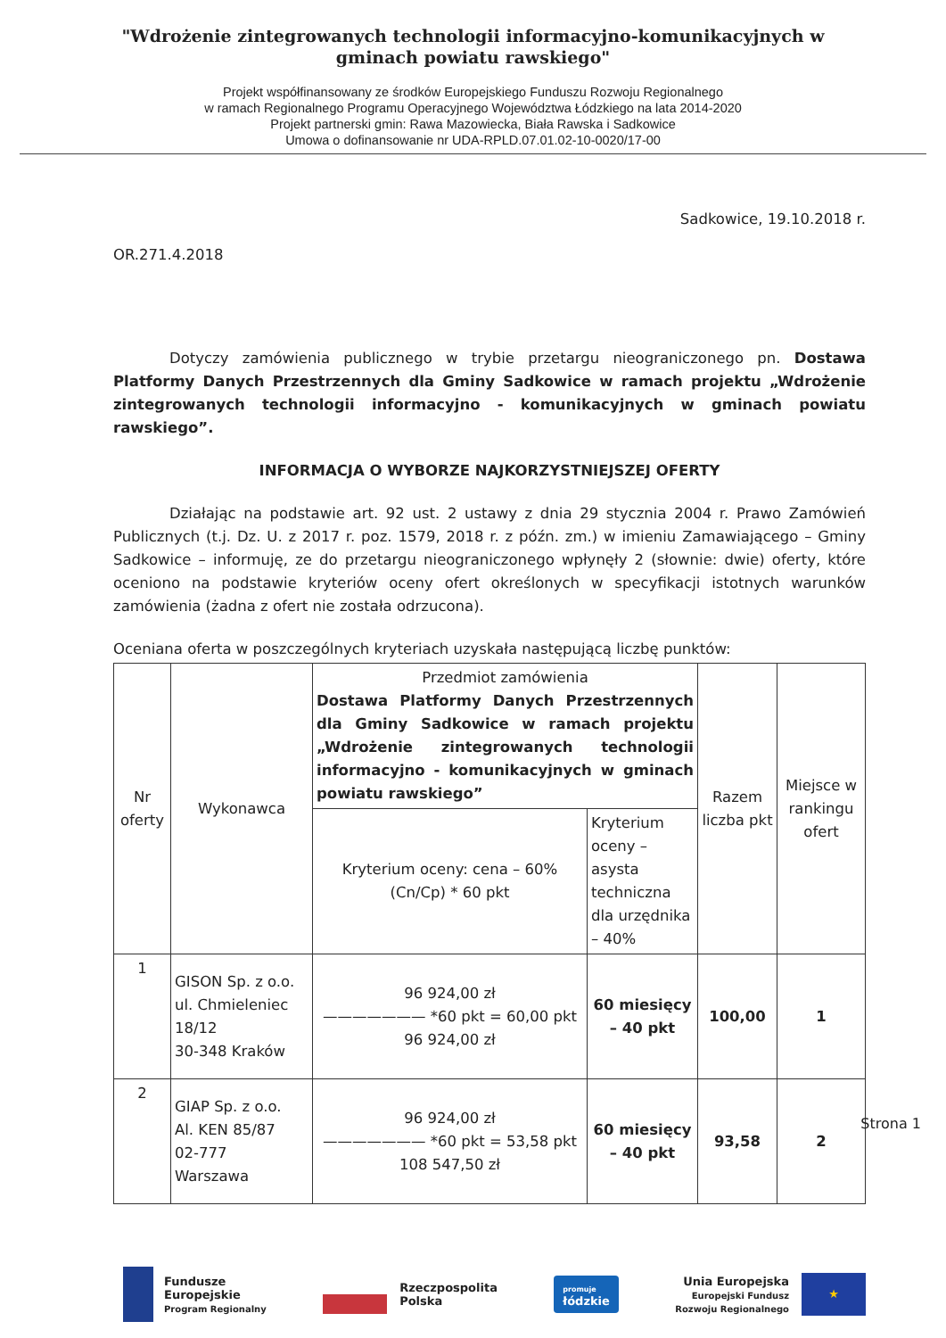"Wdrożenie zintegrowanych technologii informacyjno-komunikacyjnych w gminach powiatu rawskiego"
Projekt współfinansowany ze środków Europejskiego Funduszu Rozwoju Regionalnego
w ramach Regionalnego Programu Operacyjnego Województwa Łódzkiego na lata 2014-2020
Projekt partnerski gmin: Rawa Mazowiecka, Biała Rawska i Sadkowice
Umowa o dofinansowanie nr UDA-RPLD.07.01.02-10-0020/17-00
Sadkowice, 19.10.2018 r.
OR.271.4.2018
Dotyczy zamówienia publicznego w trybie przetargu nieograniczonego pn. Dostawa Platformy Danych Przestrzennych dla Gminy Sadkowice w ramach projektu „Wdrożenie zintegrowanych technologii informacyjno - komunikacyjnych w gminach powiatu rawskiego”.
INFORMACJA O WYBORZE NAJKORZYSTNIEJSZEJ OFERTY
Działając na podstawie art. 92 ust. 2 ustawy z dnia 29 stycznia 2004 r. Prawo Zamówień Publicznych (t.j. Dz. U. z 2017 r. poz. 1579, 2018 r. z późn. zm.) w imieniu Zamawiającego – Gminy Sadkowice – informuję, ze do przetargu nieograniczonego wpłynęły 2 (słownie: dwie) oferty, które oceniono na podstawie kryteriów oceny ofert określonych w specyfikacji istotnych warunków zamówienia (żadna z ofert nie została odrzucona).
Oceniana oferta w poszczególnych kryteriach uzyskała następującą liczbę punktów:
| Nr oferty | Wykonawca | Przedmiot zamówienia Dostawa Platformy Danych Przestrzennych dla Gminy Sadkowice w ramach projektu „Wdrożenie zintegrowanych technologii informacyjno - komunikacyjnych w gminach powiatu rawskiego” | | Razem liczba pkt | Miejsce w rankingu ofert |
| | | Kryterium oceny: cena – 60% (Cn/Cp) * 60 pkt | Kryterium oceny – asysta techniczna dla urzędnika – 40% | | |
| 1 | GISON Sp. z o.o. ul. Chmieleniec 18/12 30-348 Kraków | 96 924,00 zł ——————— *60 pkt = 60,00 pkt 96 924,00 zł | 60 miesięcy – 40 pkt | 100,00 | 1 |
| 2 | GIAP Sp. z o.o. Al. KEN 85/87 02-777 Warszawa | 96 924,00 zł ——————— *60 pkt = 53,58 pkt 108 547,50 zł | 60 miesięcy – 40 pkt | 93,58 | 2 |
Strona 1
Fundusze
Europejskie
Program Regionalny
Rzeczpospolita
Polska
promuje
łódzkie
Unia Europejska
Europejski Fundusz
Rozwoju Regionalnego
★